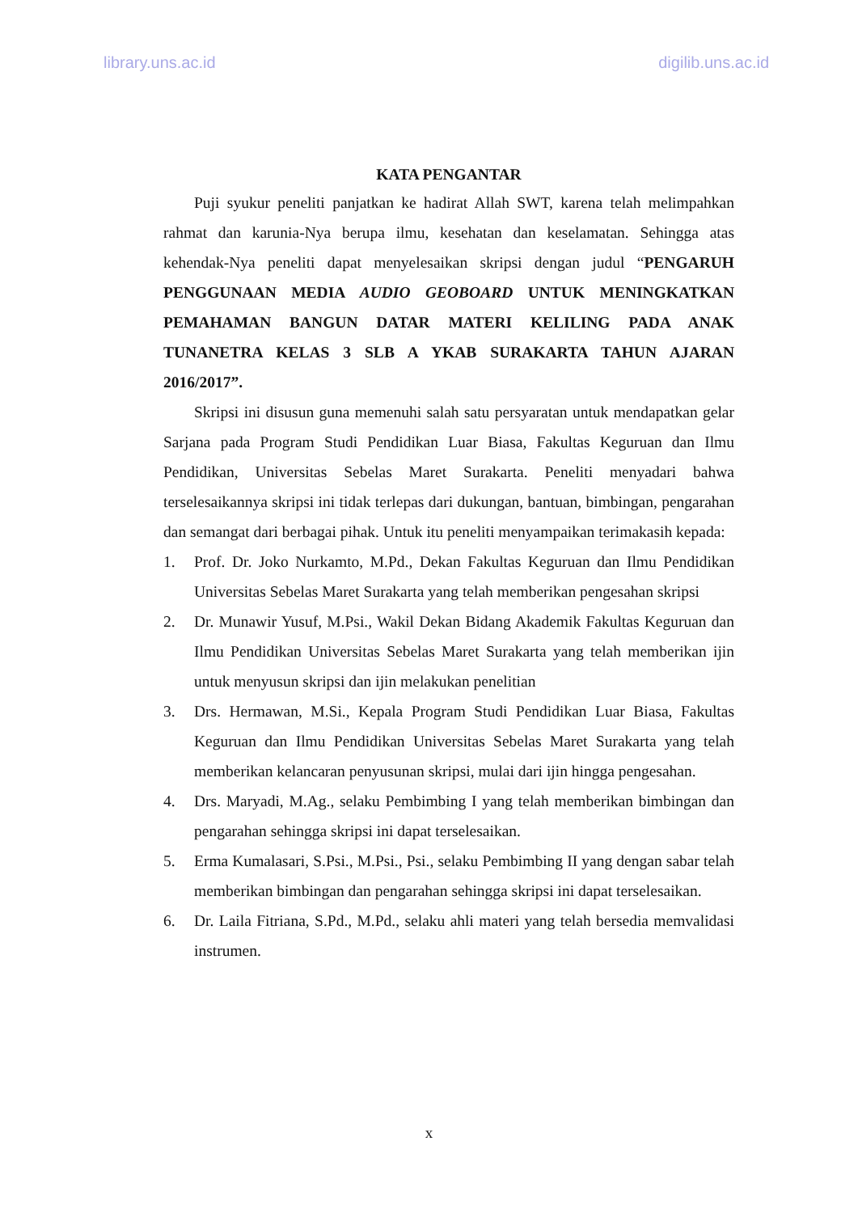library.uns.ac.id digilib.uns.ac.id
KATA PENGANTAR
Puji syukur peneliti panjatkan ke hadirat Allah SWT, karena telah melimpahkan rahmat dan karunia-Nya berupa ilmu, kesehatan dan keselamatan. Sehingga atas kehendak-Nya peneliti dapat menyelesaikan skripsi dengan judul “PENGARUH PENGGUNAAN MEDIA AUDIO GEOBOARD UNTUK MENINGKATKAN PEMAHAMAN BANGUN DATAR MATERI KELILING PADA ANAK TUNANETRA KELAS 3 SLB A YKAB SURAKARTA TAHUN AJARAN 2016/2017”.
Skripsi ini disusun guna memenuhi salah satu persyaratan untuk mendapatkan gelar Sarjana pada Program Studi Pendidikan Luar Biasa, Fakultas Keguruan dan Ilmu Pendidikan, Universitas Sebelas Maret Surakarta. Peneliti menyadari bahwa terselesaikannya skripsi ini tidak terlepas dari dukungan, bantuan, bimbingan, pengarahan dan semangat dari berbagai pihak. Untuk itu peneliti menyampaikan terimakasih kepada:
1. Prof. Dr. Joko Nurkamto, M.Pd., Dekan Fakultas Keguruan dan Ilmu Pendidikan Universitas Sebelas Maret Surakarta yang telah memberikan pengesahan skripsi
2. Dr. Munawir Yusuf, M.Psi., Wakil Dekan Bidang Akademik Fakultas Keguruan dan Ilmu Pendidikan Universitas Sebelas Maret Surakarta yang telah memberikan ijin untuk menyusun skripsi dan ijin melakukan penelitian
3. Drs. Hermawan, M.Si., Kepala Program Studi Pendidikan Luar Biasa, Fakultas Keguruan dan Ilmu Pendidikan Universitas Sebelas Maret Surakarta yang telah memberikan kelancaran penyusunan skripsi, mulai dari ijin hingga pengesahan.
4. Drs. Maryadi, M.Ag., selaku Pembimbing I yang telah memberikan bimbingan dan pengarahan sehingga skripsi ini dapat terselesaikan.
5. Erma Kumalasari, S.Psi., M.Psi., Psi., selaku Pembimbing II yang dengan sabar telah memberikan bimbingan dan pengarahan sehingga skripsi ini dapat terselesaikan.
6. Dr. Laila Fitriana, S.Pd., M.Pd., selaku ahli materi yang telah bersedia memvalidasi instrumen.
x